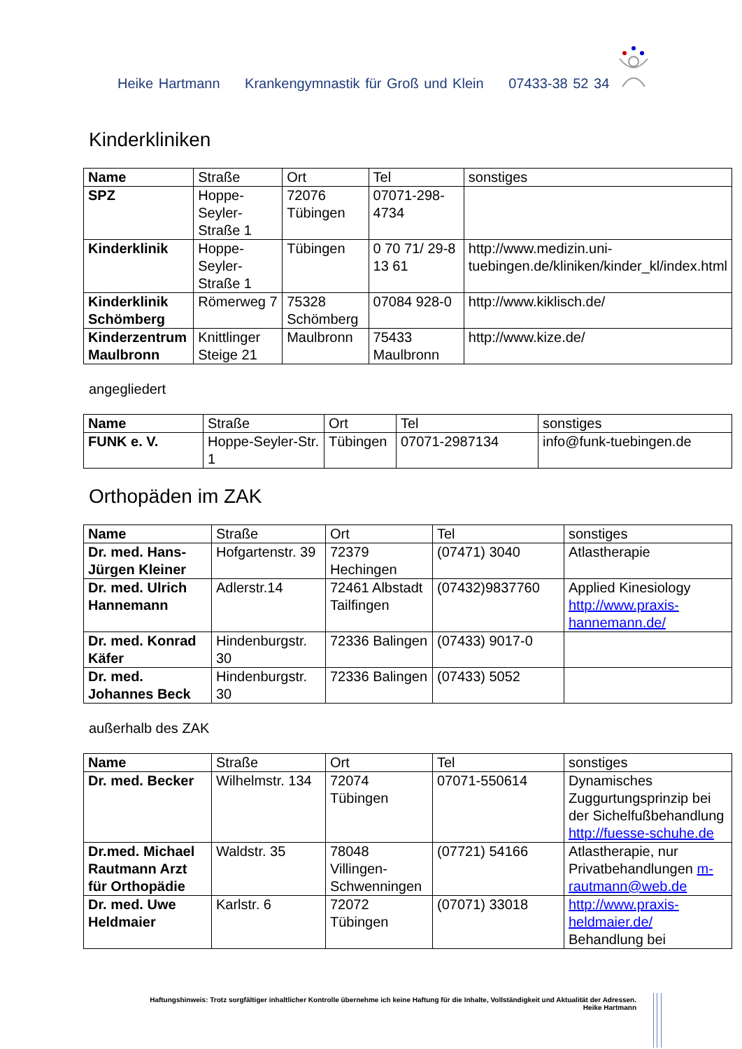Heike Hartmann Krankengymnastik für Groß und Klein 07433-38 52 34
Kinderkliniken
| Name | Straße | Ort | Tel | sonstiges |
| SPZ | Hoppe-Seyler-Straße 1 | 72076 Tübingen | 07071-298-4734 | |
| Kinderklinik | Hoppe-Seyler-Straße 1 | Tübingen | 0 70 71/ 29-8 13 61 | http://www.medizin.uni-tuebingen.de/kliniken/kinder_kl/index.html |
| Kinderklinik Schömberg | Römerweg 7 | 75328 Schömberg | 07084 928-0 | http://www.kiklisch.de/ |
| Kinderzentrum Maulbronn | Knittlinger Steige 21 | Maulbronn | 75433 Maulbronn | http://www.kize.de/ |
angegliedert
| Name | Straße | Ort | Tel | sonstiges |
| FUNK e. V. | Hoppe-Seyler-Str. 1 | Tübingen | 07071-2987134 | info@funk-tuebingen.de |
Orthopäden im ZAK
| Name | Straße | Ort | Tel | sonstiges |
| Dr. med. Hans-Jürgen Kleiner | Hofgartenstr. 39 | 72379 Hechingen | (07471) 3040 | Atlastherapie |
| Dr. med. Ulrich Hannemann | Adlerstr.14 | 72461 Albstadt Tailfingen | (07432)9837760 | Applied Kinesiology http://www.praxis-hannemann.de/ |
| Dr. med. Konrad Käfer | Hindenburgstr. 30 | 72336 Balingen | (07433) 9017-0 | |
| Dr. med. Johannes Beck | Hindenburgstr. 30 | 72336 Balingen | (07433) 5052 | |
außerhalb des ZAK
| Name | Straße | Ort | Tel | sonstiges |
| Dr. med. Becker | Wilhelmstr. 134 | 72074 Tübingen | 07071-550614 | Dynamisches Zuggurtungsprinzip bei der Sichelfußbehandlung http://fuesse-schuhe.de |
| Dr.med. Michael Rautmann Arzt für Orthopädie | Waldstr. 35 | 78048 Villingen-Schwenningen | (07721) 54166 | Atlastherapie, nur Privatbehandlungen m-rautmann@web.de |
| Dr. med. Uwe Heldmaier | Karlstr. 6 | 72072 Tübingen | (07071) 33018 | http://www.praxis-heldmaier.de/ Behandlung bei |
Haftungshinweis: Trotz sorgfältiger inhaltlicher Kontrolle übernehme ich keine Haftung für die Inhalte, Vollständigkeit und Aktualität der Adressen.
Heike Hartmann